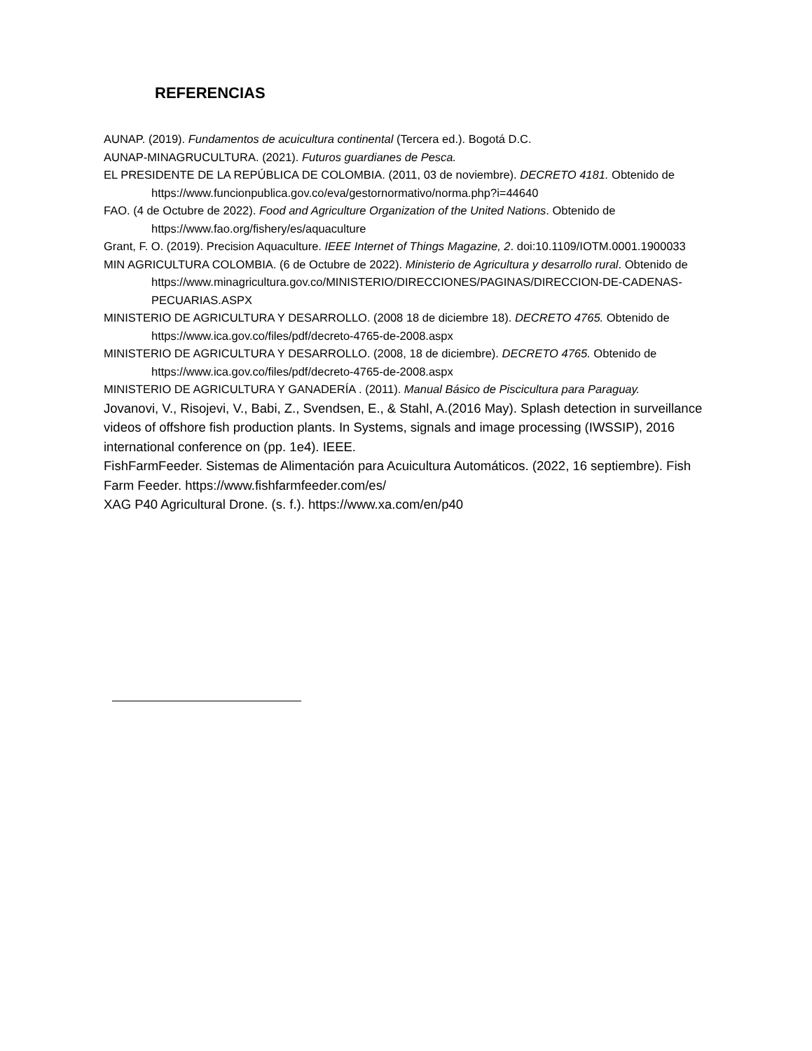REFERENCIAS
AUNAP. (2019). Fundamentos de acuicultura continental (Tercera ed.). Bogotá D.C.
AUNAP-MINAGRUCULTURA. (2021). Futuros guardianes de Pesca.
EL PRESIDENTE DE LA REPÚBLICA DE COLOMBIA. (2011, 03 de noviembre). DECRETO 4181. Obtenido de https://www.funcionpublica.gov.co/eva/gestornormativo/norma.php?i=44640
FAO. (4 de Octubre de 2022). Food and Agriculture Organization of the United Nations. Obtenido de https://www.fao.org/fishery/es/aquaculture
Grant, F. O. (2019). Precision Aquaculture. IEEE Internet of Things Magazine, 2. doi:10.1109/IOTM.0001.1900033
MIN AGRICULTURA COLOMBIA. (6 de Octubre de 2022). Ministerio de Agricultura y desarrollo rural. Obtenido de https://www.minagricultura.gov.co/MINISTERIO/DIRECCIONES/PAGINAS/DIRECCION-DE-CADENAS-PECUARIAS.ASPX
MINISTERIO DE AGRICULTURA Y DESARROLLO. (2008 18 de diciembre 18). DECRETO 4765. Obtenido de https://www.ica.gov.co/files/pdf/decreto-4765-de-2008.aspx
MINISTERIO DE AGRICULTURA Y DESARROLLO. (2008, 18 de diciembre). DECRETO 4765. Obtenido de https://www.ica.gov.co/files/pdf/decreto-4765-de-2008.aspx
MINISTERIO DE AGRICULTURA Y GANADERÍA . (2011). Manual Básico de Piscicultura para Paraguay.
Jovanovi, V., Risojevi, V., Babi, Z., Svendsen, E., & Stahl, A.(2016 May). Splash detection in surveillance videos of offshore fish production plants. In Systems, signals and image processing (IWSSIP), 2016 international conference on (pp. 1e4). IEEE.
FishFarmFeeder. Sistemas de Alimentación para Acuicultura Automáticos. (2022, 16 septiembre). Fish Farm Feeder. https://www.fishfarmfeeder.com/es/
XAG P40 Agricultural Drone. (s. f.). https://www.xa.com/en/p40